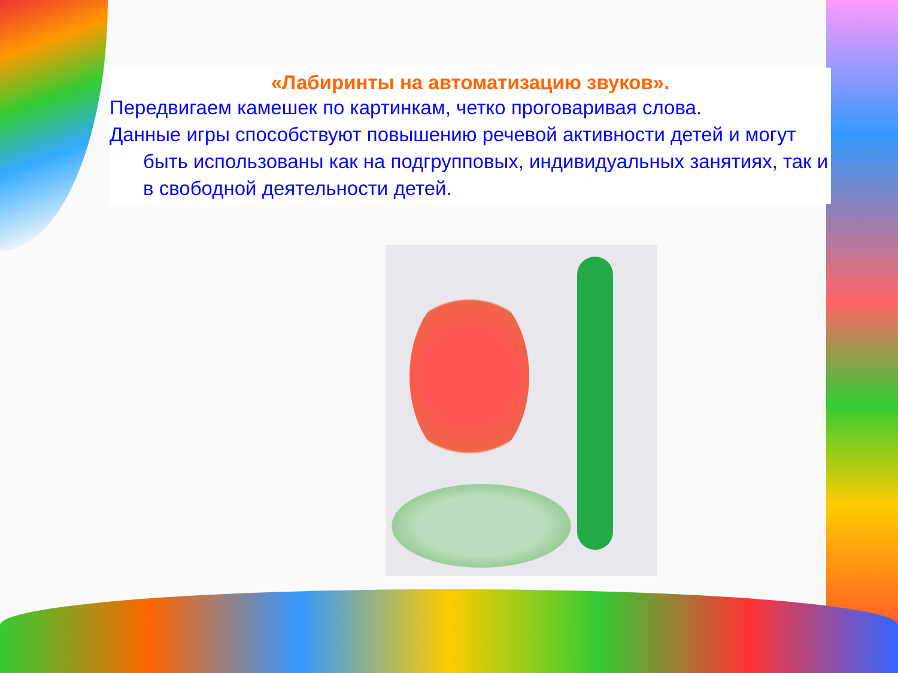«Лабиринты на автоматизацию звуков».
Передвигаем камешек по картинкам, четко проговаривая слова.
Данные игры способствуют повышению речевой активности детей и могут быть использованы как на подгрупповых, индивидуальных занятиях, так и в свободной деятельности детей.